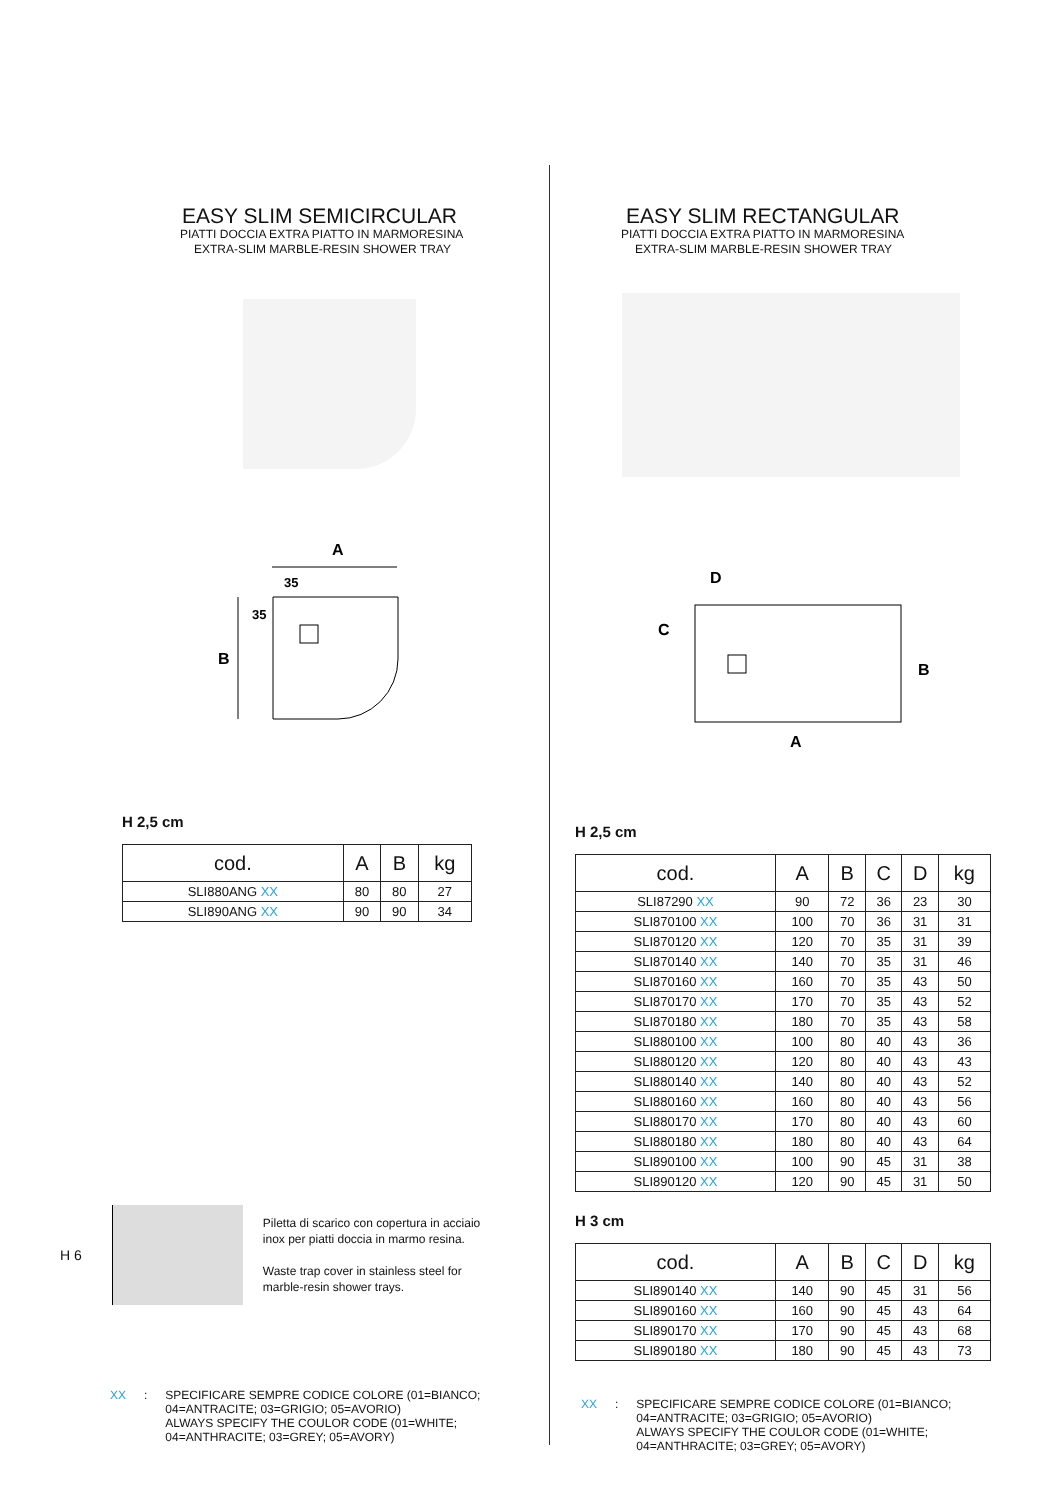EASY SLIM SEMICIRCULAR
PIATTI DOCCIA EXTRA PIATTO IN MARMORESINA
EXTRA-SLIM MARBLE-RESIN SHOWER TRAY
A
35
35
B
H 2,5 cm
| cod. | A | B | kg |
| --- | --- | --- | --- |
| SLI880ANG XX | 80 | 80 | 27 |
| SLI890ANG XX | 90 | 90 | 34 |
H 6
Piletta di scarico con copertura in acciaio inox per piatti doccia in marmo resina.
Waste trap cover in stainless steel for marble-resin shower trays.
XX: SPECIFICARE SEMPRE CODICE COLORE (01=BIANCO;
04=ANTRACITE; 03=GRIGIO; 05=AVORIO)
ALWAYS SPECIFY THE COULOR CODE (01=WHITE;
04=ANTHRACITE; 03=GREY; 05=AVORY)
EASY SLIM RECTANGULAR
PIATTI DOCCIA EXTRA PIATTO IN MARMORESINA
EXTRA-SLIM MARBLE-RESIN SHOWER TRAY
D
C
B
A
H 2,5 cm
| cod. | A | B | C | D | kg |
| --- | --- | --- | --- | --- | --- |
| SLI87290 XX | 90 | 72 | 36 | 23 | 30 |
| SLI870100 XX | 100 | 70 | 36 | 31 | 31 |
| SLI870120 XX | 120 | 70 | 35 | 31 | 39 |
| SLI870140 XX | 140 | 70 | 35 | 31 | 46 |
| SLI870160 XX | 160 | 70 | 35 | 43 | 50 |
| SLI870170 XX | 170 | 70 | 35 | 43 | 52 |
| SLI870180 XX | 180 | 70 | 35 | 43 | 58 |
| SLI880100 XX | 100 | 80 | 40 | 43 | 36 |
| SLI880120 XX | 120 | 80 | 40 | 43 | 43 |
| SLI880140 XX | 140 | 80 | 40 | 43 | 52 |
| SLI880160 XX | 160 | 80 | 40 | 43 | 56 |
| SLI880170 XX | 170 | 80 | 40 | 43 | 60 |
| SLI880180 XX | 180 | 80 | 40 | 43 | 64 |
| SLI890100 XX | 100 | 90 | 45 | 31 | 38 |
| SLI890120 XX | 120 | 90 | 45 | 31 | 50 |
H 3 cm
| cod. | A | B | C | D | kg |
| --- | --- | --- | --- | --- | --- |
| SLI890140 XX | 140 | 90 | 45 | 31 | 56 |
| SLI890160 XX | 160 | 90 | 45 | 43 | 64 |
| SLI890170 XX | 170 | 90 | 45 | 43 | 68 |
| SLI890180 XX | 180 | 90 | 45 | 43 | 73 |
XX: SPECIFICARE SEMPRE CODICE COLORE (01=BIANCO;
04=ANTRACITE; 03=GRIGIO; 05=AVORIO)
ALWAYS SPECIFY THE COULOR CODE (01=WHITE;
04=ANTHRACITE; 03=GREY; 05=AVORY)